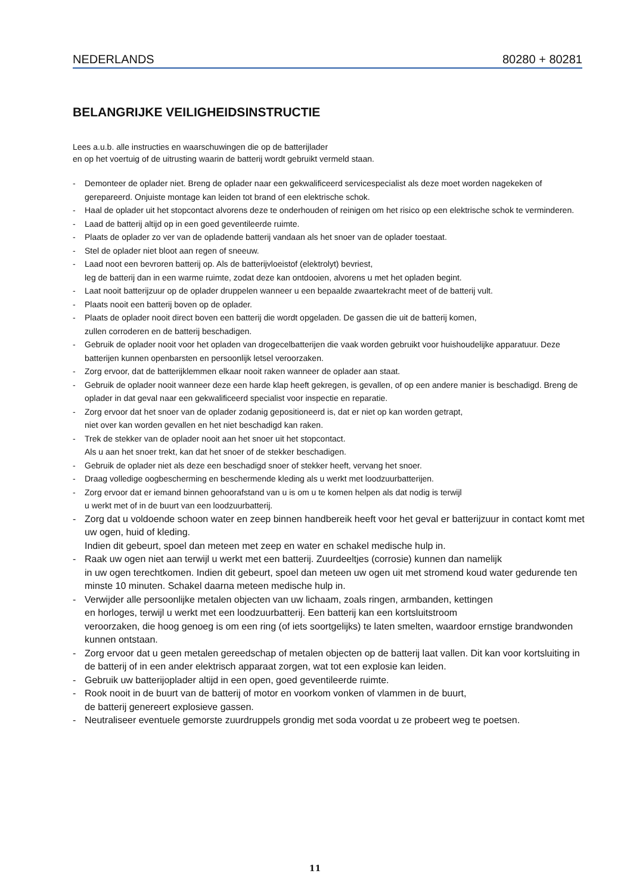NEDERLANDS 80280 + 80281
BELANGRIJKE VEILIGHEIDSINSTRUCTIE
Lees a.u.b. alle instructies en waarschuwingen die op de batterijlader
en op het voertuig of de uitrusting waarin de batterij wordt gebruikt vermeld staan.
- Demonteer de oplader niet. Breng de oplader naar een gekwalificeerd servicespecialist als deze moet worden nagekeken of gerepareerd. Onjuiste montage kan leiden tot brand of een elektrische schok.
- Haal de oplader uit het stopcontact alvorens deze te onderhouden of reinigen om het risico op een elektrische schok te verminderen.
- Laad de batterij altijd op in een goed geventileerde ruimte.
- Plaats de oplader zo ver van de opladende batterij vandaan als het snoer van de oplader toestaat.
- Stel de oplader niet bloot aan regen of sneeuw.
- Laad noot een bevroren batterij op. Als de batterijvloeistof (elektrolyt) bevriest,
leg de batterij dan in een warme ruimte, zodat deze kan ontdooien, alvorens u met het opladen begint.
- Laat nooit batterijzuur op de oplader druppelen wanneer u een bepaalde zwaartekracht meet of de batterij vult.
- Plaats nooit een batterij boven op de oplader.
- Plaats de oplader nooit direct boven een batterij die wordt opgeladen. De gassen die uit de batterij komen,
zullen corroderen en de batterij beschadigen.
- Gebruik de oplader nooit voor het opladen van drogecelbatterijen die vaak worden gebruikt voor huishoudelijke apparatuur. Deze batterijen kunnen openbarsten en persoonlijk letsel veroorzaken.
- Zorg ervoor, dat de batterijklemmen elkaar nooit raken wanneer de oplader aan staat.
- Gebruik de oplader nooit wanneer deze een harde klap heeft gekregen, is gevallen, of op een andere manier is beschadigd. Breng de oplader in dat geval naar een gekwalificeerd specialist voor inspectie en reparatie.
- Zorg ervoor dat het snoer van de oplader zodanig gepositioneerd is, dat er niet op kan worden getrapt,
niet over kan worden gevallen en het niet beschadigd kan raken.
- Trek de stekker van de oplader nooit aan het snoer uit het stopcontact.
Als u aan het snoer trekt, kan dat het snoer of de stekker beschadigen.
- Gebruik de oplader niet als deze een beschadigd snoer of stekker heeft, vervang het snoer.
- Draag volledige oogbescherming en beschermende kleding als u werkt met loodzuurbatterijen.
- Zorg ervoor dat er iemand binnen gehoorafstand van u is om u te komen helpen als dat nodig is terwijl
u werkt met of in de buurt van een loodzuurbatterij.
- Zorg dat u voldoende schoon water en zeep binnen handbereik heeft voor het geval er batterijzuur in contact komt met uw ogen, huid of kleding.
Indien dit gebeurt, spoel dan meteen met zeep en water en schakel medische hulp in.
- Raak uw ogen niet aan terwijl u werkt met een batterij. Zuurdeeltjes (corrosie) kunnen dan namelijk
in uw ogen terechtkomen. Indien dit gebeurt, spoel dan meteen uw ogen uit met stromend koud water gedurende ten minste 10 minuten. Schakel daarna meteen medische hulp in.
- Verwijder alle persoonlijke metalen objecten van uw lichaam, zoals ringen, armbanden, kettingen
en horloges, terwijl u werkt met een loodzuurbatterij. Een batterij kan een kortsluitstroom
veroorzaken, die hoog genoeg is om een ring (of iets soortgelijks) te laten smelten, waardoor ernstige brandwonden kunnen ontstaan.
- Zorg ervoor dat u geen metalen gereedschap of metalen objecten op de batterij laat vallen. Dit kan voor kortsluiting in de batterij of in een ander elektrisch apparaat zorgen, wat tot een explosie kan leiden.
- Gebruik uw batterijoplader altijd in een open, goed geventileerde ruimte.
- Rook nooit in de buurt van de batterij of motor en voorkom vonken of vlammen in de buurt,
de batterij genereert explosieve gassen.
- Neutraliseer eventuele gemorste zuurdruppels grondig met soda voordat u ze probeert weg te poetsen.
11